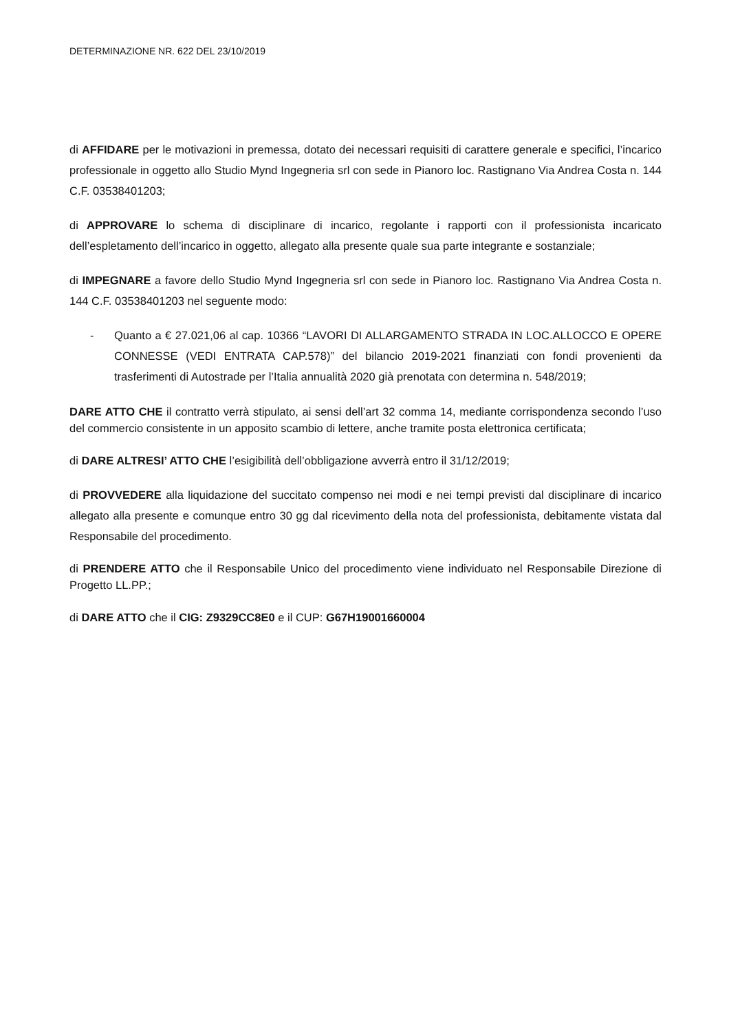DETERMINAZIONE NR. 622 DEL 23/10/2019
di AFFIDARE per le motivazioni in premessa, dotato dei necessari requisiti di carattere generale e specifici, l’incarico professionale in oggetto allo Studio Mynd Ingegneria srl con sede in Pianoro loc. Rastignano Via Andrea Costa n. 144 C.F. 03538401203;
di APPROVARE lo schema di disciplinare di incarico, regolante i rapporti con il professionista incaricato dell’espletamento dell’incarico in oggetto, allegato alla presente quale sua parte integrante e sostanziale;
di IMPEGNARE a favore dello Studio Mynd Ingegneria srl con sede in Pianoro loc. Rastignano Via Andrea Costa n. 144 C.F. 03538401203 nel seguente modo:
- Quanto a € 27.021,06 al cap. 10366 “LAVORI DI ALLARGAMENTO STRADA IN LOC.ALLOCCO E OPERE CONNESSE (VEDI ENTRATA CAP.578)” del bilancio 2019-2021 finanziati con fondi provenienti da trasferimenti di Autostrade per l’Italia annualità 2020 già prenotata con determina n. 548/2019;
DARE ATTO CHE il contratto verrà stipulato, ai sensi dell’art 32 comma 14, mediante corrispondenza secondo l’uso del commercio consistente in un apposito scambio di lettere, anche tramite posta elettronica certificata;
di DARE ALTRESI’ ATTO CHE l’esigibilità dell’obbligazione avverrà entro il 31/12/2019;
di PROVVEDERE alla liquidazione del succitato compenso nei modi e nei tempi previsti dal disciplinare di incarico allegato alla presente e comunque entro 30 gg dal ricevimento della nota del professionista, debitamente vistata dal Responsabile del procedimento.
di PRENDERE ATTO che il Responsabile Unico del procedimento viene individuato nel Responsabile Direzione di Progetto LL.PP.;
di DARE ATTO che il CIG: Z9329CC8E0 e il CUP: G67H19001660004